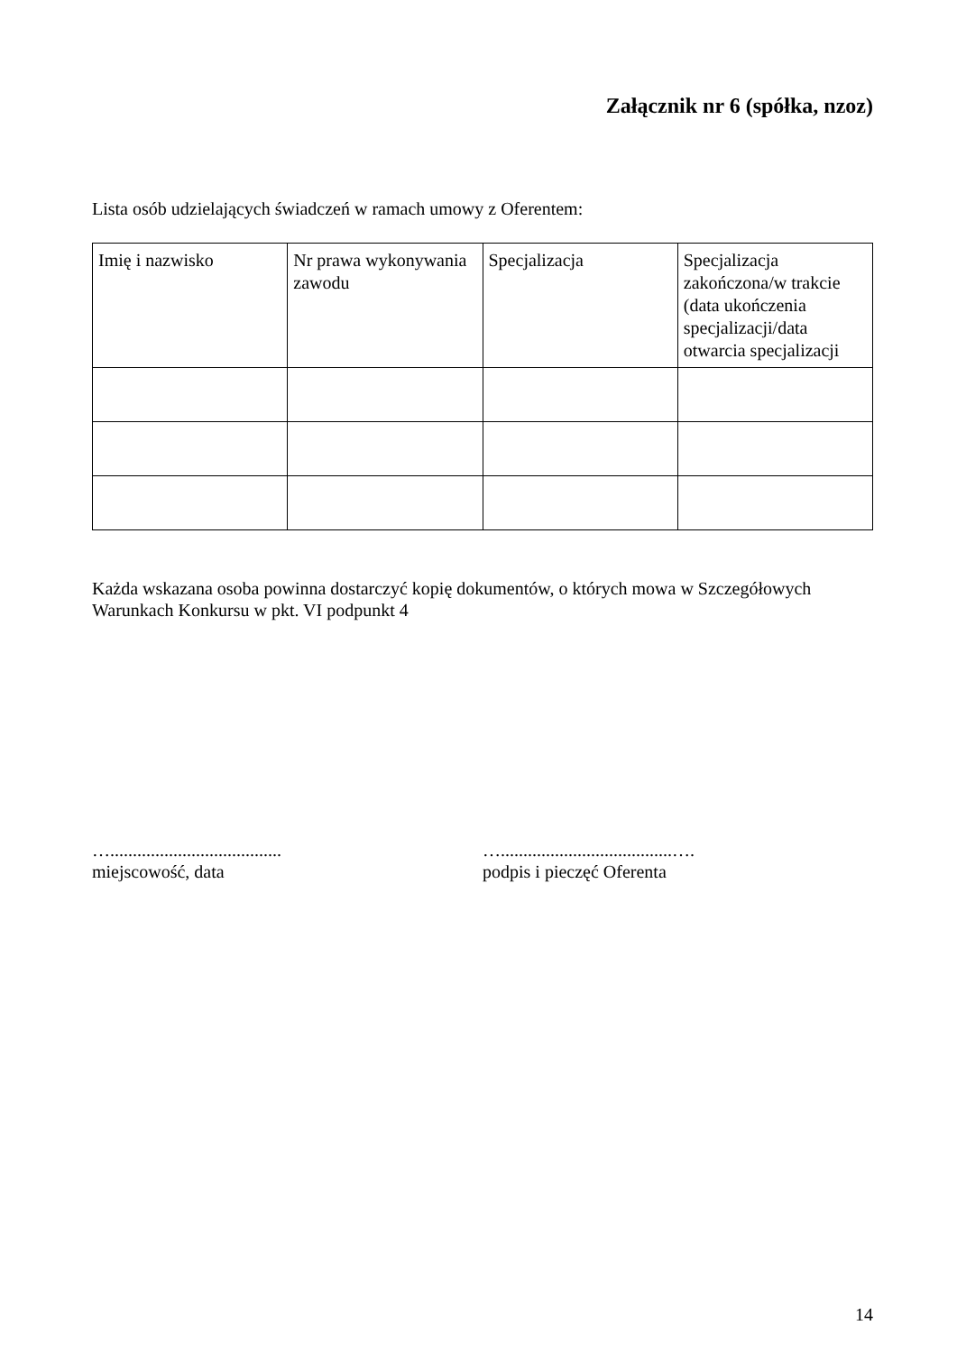Załącznik nr 6 (spółka, nzoz)
Lista osób udzielających świadczeń w ramach umowy z Oferentem:
| Imię i nazwisko | Nr prawa wykonywania zawodu | Specjalizacja | Specjalizacja zakończona/w trakcie (data ukończenia specjalizacji/data otwarcia specjalizacji |
Każda wskazana osoba powinna dostarczyć kopię dokumentów, o których mowa w Szczegółowych Warunkach Konkursu w pkt. VI podpunkt 4
…......................................
miejscowość, data
…......................................….
podpis i pieczęć Oferenta
14